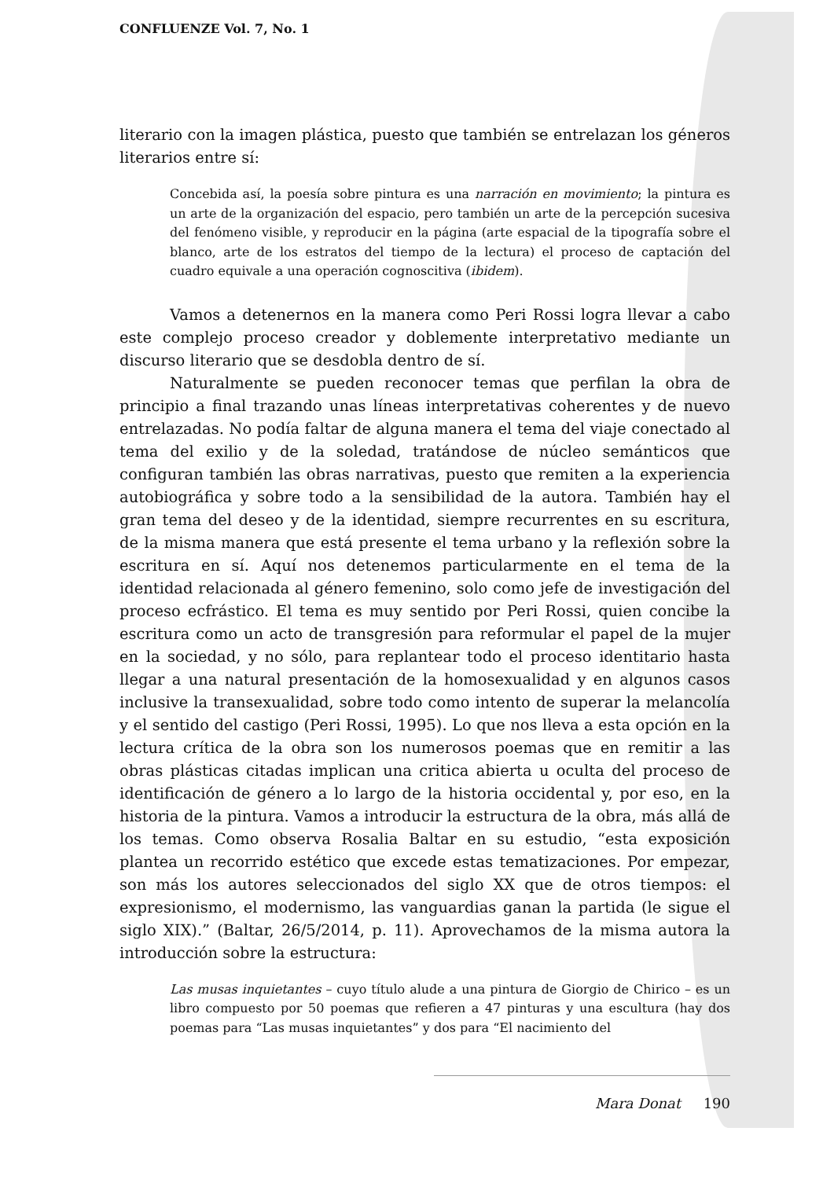CONFLUENZE Vol. 7, No. 1
literario con la imagen plástica, puesto que también se entrelazan los géneros literarios entre sí:
Concebida así, la poesía sobre pintura es una narración en movimiento; la pintura es un arte de la organización del espacio, pero también un arte de la percepción sucesiva del fenómeno visible, y reproducir en la página (arte espacial de la tipografía sobre el blanco, arte de los estratos del tiempo de la lectura) el proceso de captación del cuadro equivale a una operación cognoscitiva (ibidem).
Vamos a detenernos en la manera como Peri Rossi logra llevar a cabo este complejo proceso creador y doblemente interpretativo mediante un discurso literario que se desdobla dentro de sí.
Naturalmente se pueden reconocer temas que perfilan la obra de principio a final trazando unas líneas interpretativas coherentes y de nuevo entrelazadas. No podía faltar de alguna manera el tema del viaje conectado al tema del exilio y de la soledad, tratándose de núcleo semánticos que configuran también las obras narrativas, puesto que remiten a la experiencia autobiográfica y sobre todo a la sensibilidad de la autora. También hay el gran tema del deseo y de la identidad, siempre recurrentes en su escritura, de la misma manera que está presente el tema urbano y la reflexión sobre la escritura en sí. Aquí nos detenemos particularmente en el tema de la identidad relacionada al género femenino, solo como jefe de investigación del proceso ecfrástico. El tema es muy sentido por Peri Rossi, quien concibe la escritura como un acto de transgresión para reformular el papel de la mujer en la sociedad, y no sólo, para replantear todo el proceso identitario hasta llegar a una natural presentación de la homosexualidad y en algunos casos inclusive la transexualidad, sobre todo como intento de superar la melancolía y el sentido del castigo (Peri Rossi, 1995). Lo que nos lleva a esta opción en la lectura crítica de la obra son los numerosos poemas que en remitir a las obras plásticas citadas implican una critica abierta u oculta del proceso de identificación de género a lo largo de la historia occidental y, por eso, en la historia de la pintura. Vamos a introducir la estructura de la obra, más allá de los temas. Como observa Rosalia Baltar en su estudio, “esta exposición plantea un recorrido estético que excede estas tematizaciones. Por empezar, son más los autores seleccionados del siglo XX que de otros tiempos: el expresionismo, el modernismo, las vanguardias ganan la partida (le sigue el siglo XIX).” (Baltar, 26/5/2014, p. 11). Aprovechamos de la misma autora la introducción sobre la estructura:
Las musas inquietantes – cuyo título alude a una pintura de Giorgio de Chirico – es un libro compuesto por 50 poemas que refieren a 47 pinturas y una escultura (hay dos poemas para “Las musas inquietantes” y dos para “El nacimiento del
Mara Donat 190